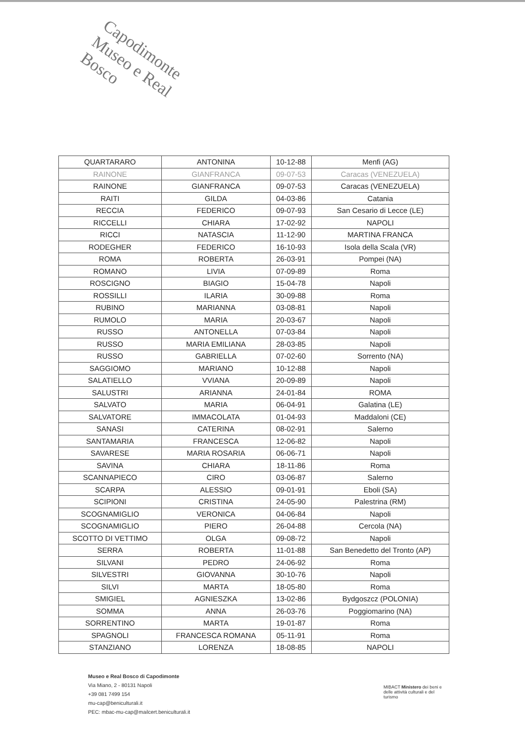Capodimonte
Museo e Real Bosco
| QUARTARARO | ANTONINA | 10-12-88 | Menfi (AG) |
| RAINONE | GIANFRANCA | 09-07-53 | Caracas (VENEZUELA) |
| RAINONE | GIANFRANCA | 09-07-53 | Caracas (VENEZUELA) |
| RAITI | GILDA | 04-03-86 | Catania |
| RECCIA | FEDERICO | 09-07-93 | San Cesario di Lecce (LE) |
| RICCELLI | CHIARA | 17-02-92 | NAPOLI |
| RICCI | NATASCIA | 11-12-90 | MARTINA FRANCA |
| RODEGHER | FEDERICO | 16-10-93 | Isola della Scala (VR) |
| ROMA | ROBERTA | 26-03-91 | Pompei (NA) |
| ROMANO | LIVIA | 07-09-89 | Roma |
| ROSCIGNO | BIAGIO | 15-04-78 | Napoli |
| ROSSILLI | ILARIA | 30-09-88 | Roma |
| RUBINO | MARIANNA | 03-08-81 | Napoli |
| RUMOLO | MARIA | 20-03-67 | Napoli |
| RUSSO | ANTONELLA | 07-03-84 | Napoli |
| RUSSO | MARIA EMILIANA | 28-03-85 | Napoli |
| RUSSO | GABRIELLA | 07-02-60 | Sorrento (NA) |
| SAGGIOMO | MARIANO | 10-12-88 | Napoli |
| SALATIELLO | VVIANA | 20-09-89 | Napoli |
| SALUSTRI | ARIANNA | 24-01-84 | ROMA |
| SALVATO | MARIA | 06-04-91 | Galatina (LE) |
| SALVATORE | IMMACOLATA | 01-04-93 | Maddaloni (CE) |
| SANASI | CATERINA | 08-02-91 | Salerno |
| SANTAMARIA | FRANCESCA | 12-06-82 | Napoli |
| SAVARESE | MARIA ROSARIA | 06-06-71 | Napoli |
| SAVINA | CHIARA | 18-11-86 | Roma |
| SCANNAPIECO | CIRO | 03-06-87 | Salerno |
| SCARPA | ALESSIO | 09-01-91 | Eboli (SA) |
| SCIPIONI | CRISTINA | 24-05-90 | Palestrina (RM) |
| SCOGNAMIGLIO | VERONICA | 04-06-84 | Napoli |
| SCOGNAMIGLIO | PIERO | 26-04-88 | Cercola (NA) |
| SCOTTO DI VETTIMO | OLGA | 09-08-72 | Napoli |
| SERRA | ROBERTA | 11-01-88 | San Benedetto del Tronto (AP) |
| SILVANI | PEDRO | 24-06-92 | Roma |
| SILVESTRI | GIOVANNA | 30-10-76 | Napoli |
| SILVI | MARTA | 18-05-80 | Roma |
| SMIGIEL | AGNIESZKA | 13-02-86 | Bydgoszcz (POLONIA) |
| SOMMA | ANNA | 26-03-76 | Poggiomarino (NA) |
| SORRENTINO | MARTA | 19-01-87 | Roma |
| SPAGNOLI | FRANCESCA ROMANA | 05-11-91 | Roma |
| STANZIANO | LORENZA | 18-08-85 | NAPOLI |
Museo e Real Bosco di Capodimonte
Via Miano, 2 - 80131 Napoli
+39 081 7499 154
mu-cap@beniculturali.it
PEC: mbac-mu-cap@mailcert.beniculturali.it
MIBACT Ministero dei beni e delle attività culturali e del turismo